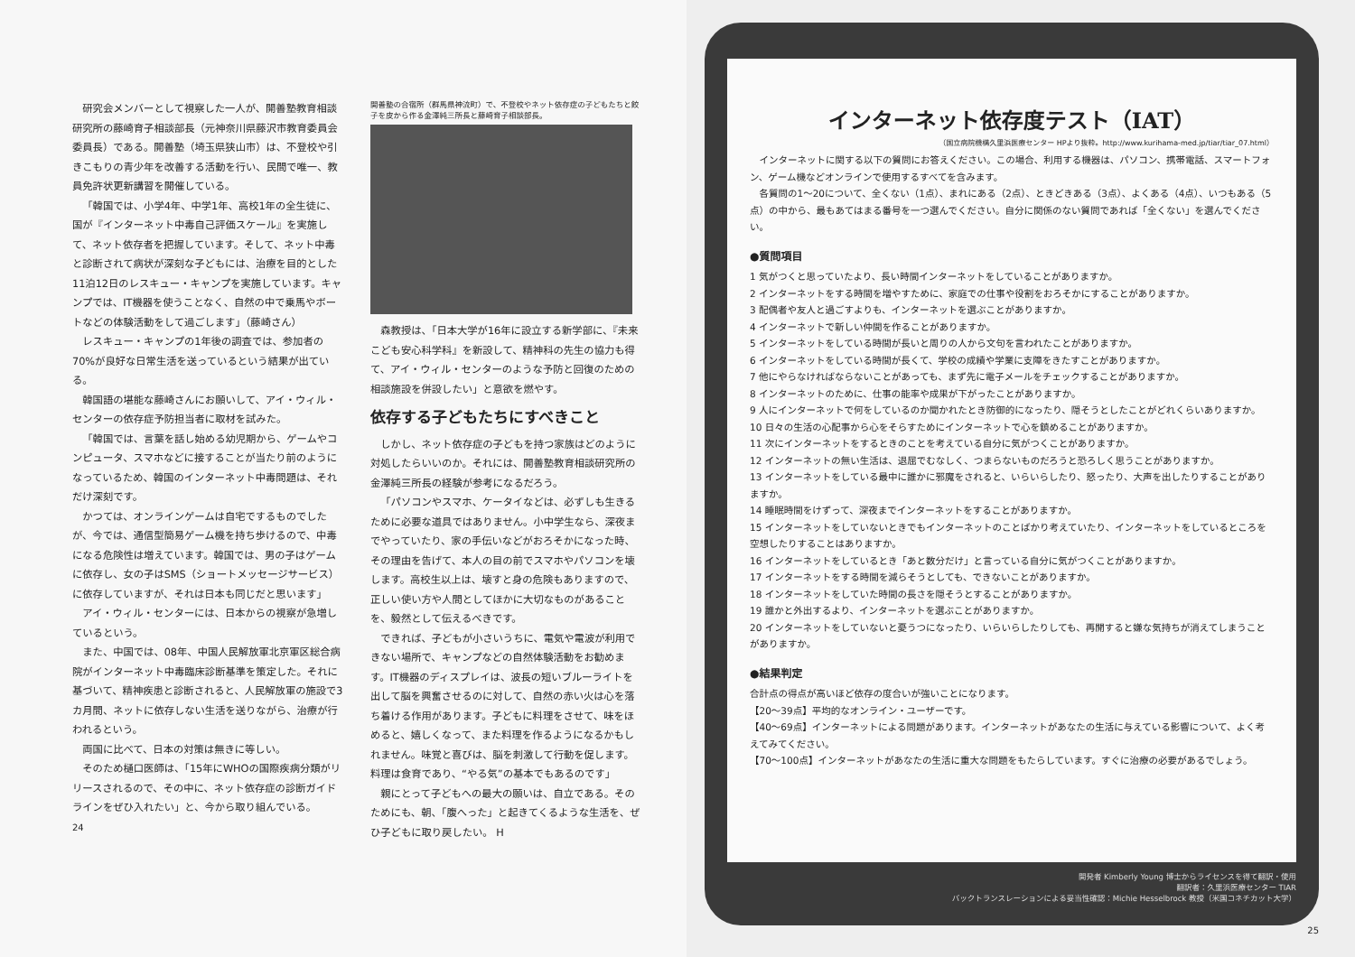研究会メンバーとして視察した一人が、開善塾教育相談研究所の藤崎育子相談部長（元神奈川県藤沢市教育委員会委員長）である。開善塾（埼玉県狭山市）は、不登校や引きこもりの青少年を改善する活動を行い、民間で唯一、教員免許状更新講習を開催している。
「韓国では、小学4年、中学1年、高校1年の全生徒に、国が『インターネット中毒自己評価スケール』を実施して、ネット依存者を把握しています。そして、ネット中毒と診断されて病状が深刻な子どもには、治療を目的とした11泊12日のレスキュー・キャンプを実施しています。キャンプでは、IT機器を使うことなく、自然の中で乗馬やボートなどの体験活動をして過ごします」（藤崎さん）
レスキュー・キャンプの1年後の調査では、参加者の70%が良好な日常生活を送っているという結果が出ている。
韓国語の堪能な藤崎さんにお願いして、アイ・ウィル・センターの依存症予防担当者に取材を試みた。
「韓国では、言葉を話し始める幼児期から、ゲームやコンピュータ、スマホなどに接することが当たり前のようになっているため、韓国のインターネット中毒問題は、それだけ深刻です。
かつては、オンラインゲームは自宅でするものでしたが、今では、通信型簡易ゲーム機を持ち歩けるので、中毒になる危険性は増えています。韓国では、男の子はゲームに依存し、女の子はSMS（ショートメッセージサービス）に依存していますが、それは日本も同じだと思います」
アイ・ウィル・センターには、日本からの視察が急増しているという。
また、中国では、08年、中国人民解放軍北京軍区総合病院がインターネット中毒臨床診断基準を策定した。それに基づいて、精神疾患と診断されると、人民解放軍の施設で3カ月間、ネットに依存しない生活を送りながら、治療が行われるという。
両国に比べて、日本の対策は無きに等しい。
そのため樋口医師は、「15年にWHOの国際疾病分類がリリースされるので、その中に、ネット依存症の診断ガイドラインをぜひ入れたい」と、今から取り組んでいる。
24
開善塾の合宿所（群馬県神流町）で、不登校やネット依存症の子どもたちと餃子を皮から作る金澤純三所長と藤崎育子相談部長。
森教授は、「日本大学が16年に設立する新学部に、『未来こども安心科学科』を新設して、精神科の先生の協力も得て、アイ・ウィル・センターのような予防と回復のための相談施設を併設したい」と意欲を燃やす。
依存する子どもたちにすべきこと
しかし、ネット依存症の子どもを持つ家族はどのように対処したらいいのか。それには、開善塾教育相談研究所の金澤純三所長の経験が参考になるだろう。
「パソコンやスマホ、ケータイなどは、必ずしも生きるために必要な道具ではありません。小中学生なら、深夜までやっていたり、家の手伝いなどがおろそかになった時、その理由を告げて、本人の目の前でスマホやパソコンを壊します。高校生以上は、壊すと身の危険もありますので、正しい使い方や人間としてほかに大切なものがあることを、毅然として伝えるべきです。
できれば、子どもが小さいうちに、電気や電波が利用できない場所で、キャンプなどの自然体験活動をお勧めます。IT機器のディスプレイは、波長の短いブルーライトを出して脳を興奮させるのに対して、自然の赤い火は心を落ち着ける作用があります。子どもに料理をさせて、味をほめると、嬉しくなって、また料理を作るようになるかもしれません。味覚と喜びは、脳を刺激して行動を促します。料理は食育であり、“やる気”の基本でもあるのです」
親にとって子どもへの最大の願いは、自立である。そのためにも、朝、「腹へった」と起きてくるような生活を、ぜひ子どもに取り戻したい。 H
インターネット依存度テスト（IAT）
（国立病院機構久里浜医療センター HPより抜粋。http://www.kurihama-med.jp/tiar/tiar_07.html）
　インターネットに関する以下の質問にお答えください。この場合、利用する機器は、パソコン、携帯電話、スマートフォン、ゲーム機などオンラインで使用するすべてを含みます。
　各質問の1～20について、全くない（1点）、まれにある（2点）、ときどきある（3点）、よくある（4点）、いつもある（5点）の中から、最もあてはまる番号を一つ選んでください。自分に関係のない質問であれば「全くない」を選んでください。
●質問項目
1 気がつくと思っていたより、長い時間インターネットをしていることがありますか。
2 インターネットをする時間を増やすために、家庭での仕事や役割をおろそかにすることがありますか。
3 配偶者や友人と過ごすよりも、インターネットを選ぶことがありますか。
4 インターネットで新しい仲間を作ることがありますか。
5 インターネットをしている時間が長いと周りの人から文句を言われたことがありますか。
6 インターネットをしている時間が長くて、学校の成績や学業に支障をきたすことがありますか。
7 他にやらなければならないことがあっても、まず先に電子メールをチェックすることがありますか。
8 インターネットのために、仕事の能率や成果が下がったことがありますか。
9 人にインターネットで何をしているのか聞かれたとき防御的になったり、隠そうとしたことがどれくらいありますか。
10 日々の生活の心配事から心をそらすためにインターネットで心を鎮めることがありますか。
11 次にインターネットをするときのことを考えている自分に気がつくことがありますか。
12 インターネットの無い生活は、退屈でむなしく、つまらないものだろうと恐ろしく思うことがありますか。
13 インターネットをしている最中に誰かに邪魔をされると、いらいらしたり、怒ったり、大声を出したりすることがありますか。
14 睡眠時間をけずって、深夜までインターネットをすることがありますか。
15 インターネットをしていないときでもインターネットのことばかり考えていたり、インターネットをしているところを空想したりすることはありますか。
16 インターネットをしているとき「あと数分だけ」と言っている自分に気がつくことがありますか。
17 インターネットをする時間を減らそうとしても、できないことがありますか。
18 インターネットをしていた時間の長さを隠そうとすることがありますか。
19 誰かと外出するより、インターネットを選ぶことがありますか。
20 インターネットをしていないと憂うつになったり、いらいらしたりしても、再開すると嫌な気持ちが消えてしまうことがありますか。
●結果判定
合計点の得点が高いほど依存の度合いが強いことになります。
【20～39点】平均的なオンライン・ユーザーです。
【40～69点】インターネットによる問題があります。インターネットがあなたの生活に与えている影響について、よく考えてみてください。
【70～100点】インターネットがあなたの生活に重大な問題をもたらしています。すぐに治療の必要があるでしょう。
開発者 Kimberly Young 博士からライセンスを得て翻訳・使用
翻訳者：久里浜医療センター TIAR
バックトランスレーションによる妥当性確認：Michie Hesselbrock 教授（米国コネチカット大学）
25